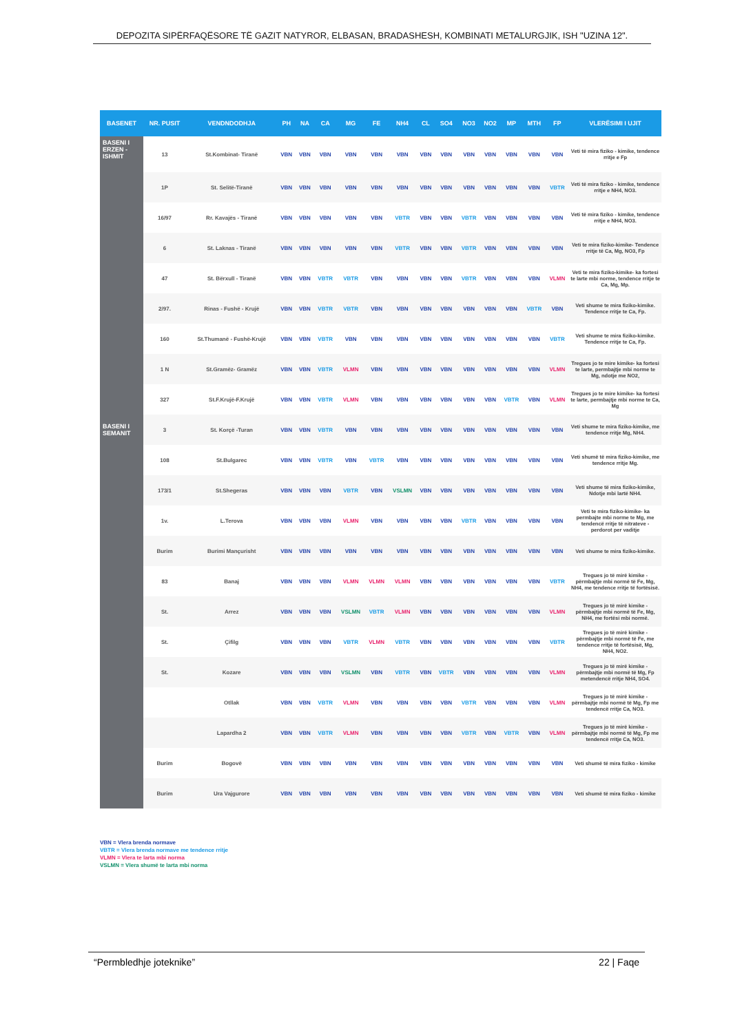DEPOZITA SIPËRFAQËSORE TË GAZIT NATYROR, ELBASAN, BRADASHESH, KOMBINATI METALURGJIK, ISH "UZINA 12".
| BASENET | NR. PUSIT | VENDNDODHJA | PH | NA | CA | MG | FE | NH4 | CL | SO4 | NO3 | NO2 | MP | MTH | FP | VLERËSIMI I UJIT |
| --- | --- | --- | --- | --- | --- | --- | --- | --- | --- | --- | --- | --- | --- | --- | --- | --- |
| BASENI I ERZEN - ISHMIT | 13 | St.Kombinat- Tiranë | VBN | VBN | VBN | VBN | VBN | VBN | VBN | VBN | VBN | VBN | VBN | VBN | VBN | Veti të mira fiziko - kimike, tendence rritje e Fp |
| BASENI I SEMANIT | 1P | St. Selitë-Tiranë | VBN | VBN | VBN | VBN | VBN | VBN | VBN | VBN | VBN | VBN | VBN | VBN | VBTR | Veti të mira fiziko - kimike, tendence rritje e NH4, NO3. |
| | 16/97 | Rr. Kavajës - Tiranë | VBN | VBN | VBN | VBN | VBN | VBTR | VBN | VBN | VBTR | VBN | VBN | VBN | VBN | Veti të mira fiziko - kimike, tendence rritje e NH4, NO3. |
| | 6 | St. Laknas - Tiranë | VBN | VBN | VBN | VBN | VBN | VBTR | VBN | VBN | VBTR | VBN | VBN | VBN | VBN | Veti te mira fiziko-kimike- Tendence rritje të Ca, Mg, NO3, Fp |
| | 47 | St. Bërxull - Tiranë | VBN | VBN | VBTR | VBTR | VBN | VBN | VBN | VBN | VBTR | VBN | VBN | VBN | VLMN | Veti te mira fiziko-kimike- ka fortesi te larte mbi norme, tendence rritje te Ca, Mg, Mp. |
| | 2/97. | Rinas - Fushë - Krujë | VBN | VBN | VBTR | VBTR | VBN | VBN | VBN | VBN | VBN | VBN | VBN | VBTR | VBN | Veti shume te mira fiziko-kimike. Tendence rritje te Ca, Fp. |
| | 160 | St.Thumanë - Fushë-Krujë | VBN | VBN | VBTR | VBN | VBN | VBN | VBN | VBN | VBN | VBN | VBN | VBN | VBTR | Veti shume te mira fiziko-kimike. Tendence rritje te Ca, Fp. |
| | 1 N | St.Gramëz- Gramëz | VBN | VBN | VBTR | VLMN | VBN | VBN | VBN | VBN | VBN | VBN | VBN | VBN | VLMN | Tregues jo te mire kimike- ka fortesi te larte, permbajtje mbi norme te Mg, ndotje me NO2, |
| | 327 | St.F.Krujë-F.Krujë | VBN | VBN | VBTR | VLMN | VBN | VBN | VBN | VBN | VBN | VBN | VBTR | VBN | VLMN | Tregues jo te mire kimike- ka fortesi te larte, permbajtje mbi norme te Ca, Mg |
| | 3 | St. Korçë -Turan | VBN | VBN | VBTR | VBN | VBN | VBN | VBN | VBN | VBN | VBN | VBN | VBN | VBN | Veti shume te mira fiziko-kimike, me tendence rritje Mg, NH4. |
| | 108 | St.Bulgarec | VBN | VBN | VBTR | VBN | VBTR | VBN | VBN | VBN | VBN | VBN | VBN | VBN | VBN | Veti shumë të mira fiziko-kimike, me tendence rritje Mg. |
| | 173/1 | St.Shegeras | VBN | VBN | VBN | VBTR | VBN | VSLMN | VBN | VBN | VBN | VBN | VBN | VBN | VBN | Veti shume të mira fiziko-kimike, Ndotje mbi lartë NH4. |
| | 1v. | L.Terova | VBN | VBN | VBN | VLMN | VBN | VBN | VBN | VBN | VBTR | VBN | VBN | VBN | VBN | Veti te mira fiziko-kimike- ka permbajte mbi norme te Mg, me tendencë rritje të nitrateve - perdorot per vaditje |
| | Burim | Burimi Mançurisht | VBN | VBN | VBN | VBN | VBN | VBN | VBN | VBN | VBN | VBN | VBN | VBN | VBN | Veti shume te mira fiziko-kimike. |
| | 83 | Banaj | VBN | VBN | VBN | VLMN | VLMN | VLMN | VBN | VBN | VBN | VBN | VBN | VBN | VBTR | Tregues jo të mirë kimike - përmbajtje mbi normë të Fe, Mg, NH4, me tendence rritje të fortësisë. |
| | St. | Arrez | VBN | VBN | VBN | VSLMN | VBTR | VLMN | VBN | VBN | VBN | VBN | VBN | VBN | VLMN | Tregues jo të mirë kimike - përmbajtje mbi normë të Fe, Mg, NH4, me fortësi mbi normë. |
| | St. | Çifilg | VBN | VBN | VBN | VBTR | VLMN | VBTR | VBN | VBN | VBN | VBN | VBN | VBN | VBTR | Tregues jo të mirë kimike - përmbajtje mbi normë të Fe, me tendence rritje të fortësisë, Mg, NH4, NO2. |
| | St. | Kozare | VBN | VBN | VBN | VSLMN | VBN | VBTR | VBN | VBTR | VBN | VBN | VBN | VBN | VLMN | Tregues jo të mirë kimike - përmbajtje mbi normë të Mg, Fp metendencë rritje NH4, SO4. |
| | | Otllak | VBN | VBN | VBTR | VLMN | VBN | VBN | VBN | VBN | VBTR | VBN | VBN | VBN | VLMN | Tregues jo të mirë kimike - përmbajtje mbi normë të Mg, Fp me tendencë rritje Ca, NO3. |
| | | Lapardha 2 | VBN | VBN | VBTR | VLMN | VBN | VBN | VBN | VBN | VBTR | VBN | VBTR | VBN | VLMN | Tregues jo të mirë kimike - përmbajtje mbi normë të Mg, Fp me tendencë rritje Ca, NO3. |
| | Burim | Bogovë | VBN | VBN | VBN | VBN | VBN | VBN | VBN | VBN | VBN | VBN | VBN | VBN | VBN | Veti shumë të mira fiziko - kimike |
| | Burim | Ura Vajgurore | VBN | VBN | VBN | VBN | VBN | VBN | VBN | VBN | VBN | VBN | VBN | VBN | VBN | Veti shumë të mira fiziko - kimike |
VBN = Vlera brenda normave
VBTR = Vlera brenda normave me tendence rritje
VLMN = Vlera te larta mbi norma
VSLMN = Vlera shumë te larta mbi norma
“Permbledhje joteknike” 22 | Faqe